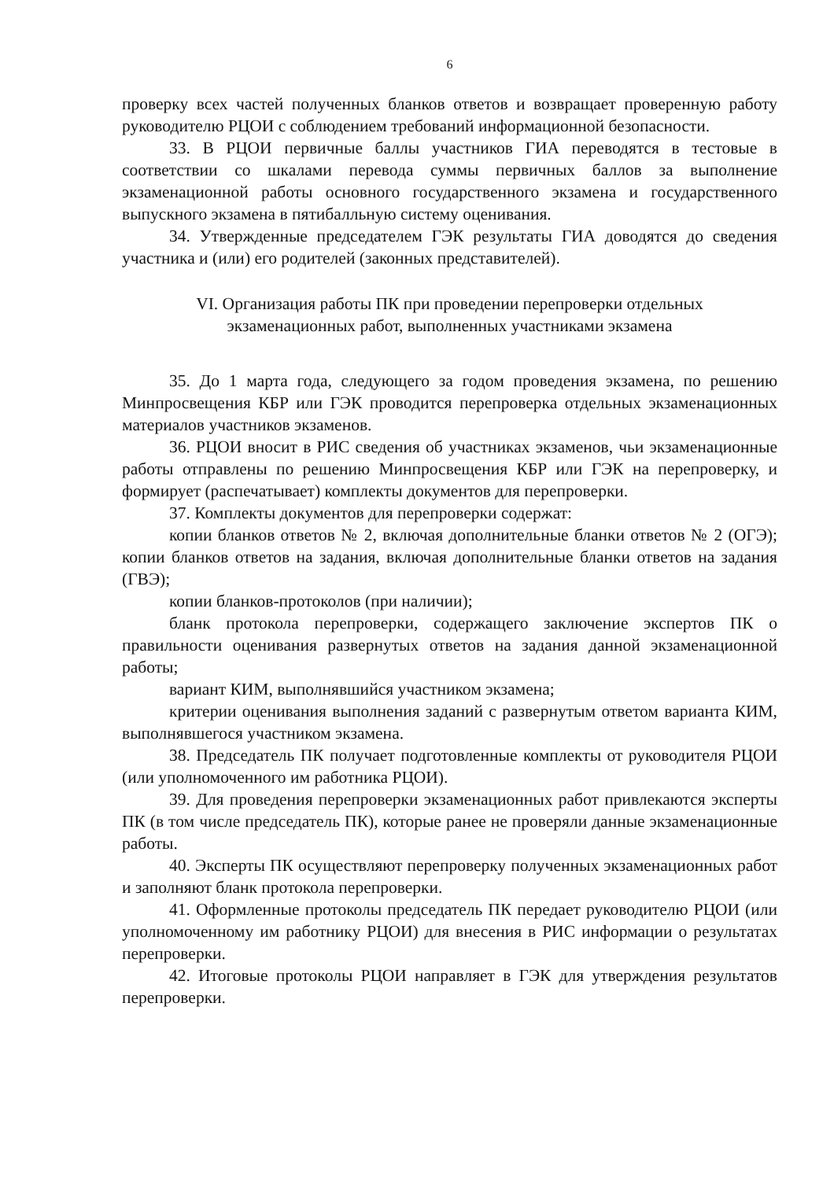6
проверку всех частей полученных бланков ответов и возвращает проверенную работу руководителю РЦОИ с соблюдением требований информационной безопасности.
33. В РЦОИ первичные баллы участников ГИА переводятся в тестовые в соответствии со шкалами перевода суммы первичных баллов за выполнение экзаменационной работы основного государственного экзамена и государственного выпускного экзамена в пятибалльную систему оценивания.
34. Утвержденные председателем ГЭК результаты ГИА доводятся до сведения участника и (или) его родителей (законных представителей).
VI. Организация работы ПК при проведении перепроверки отдельных
экзаменационных работ, выполненных участниками экзамена
35. До 1 марта года, следующего за годом проведения экзамена, по решению Минпросвещения КБР или ГЭК проводится перепроверка отдельных экзаменационных материалов участников экзаменов.
36. РЦОИ вносит в РИС сведения об участниках экзаменов, чьи экзаменационные работы отправлены по решению Минпросвещения КБР или ГЭК на перепроверку, и формирует (распечатывает) комплекты документов для перепроверки.
37. Комплекты документов для перепроверки содержат:
копии бланков ответов № 2, включая дополнительные бланки ответов № 2 (ОГЭ); копии бланков ответов на задания, включая дополнительные бланки ответов на задания (ГВЭ);
копии бланков-протоколов (при наличии);
бланк протокола перепроверки, содержащего заключение экспертов ПК о правильности оценивания развернутых ответов на задания данной экзаменационной работы;
вариант КИМ, выполнявшийся участником экзамена;
критерии оценивания выполнения заданий с развернутым ответом варианта КИМ, выполнявшегося участником экзамена.
38. Председатель ПК получает подготовленные комплекты от руководителя РЦОИ (или уполномоченного им работника РЦОИ).
39. Для проведения перепроверки экзаменационных работ привлекаются эксперты ПК (в том числе председатель ПК), которые ранее не проверяли данные экзаменационные работы.
40. Эксперты ПК осуществляют перепроверку полученных экзаменационных работ и заполняют бланк протокола перепроверки.
41. Оформленные протоколы председатель ПК передает руководителю РЦОИ (или уполномоченному им работнику РЦОИ) для внесения в РИС информации о результатах перепроверки.
42. Итоговые протоколы РЦОИ направляет в ГЭК для утверждения результатов перепроверки.